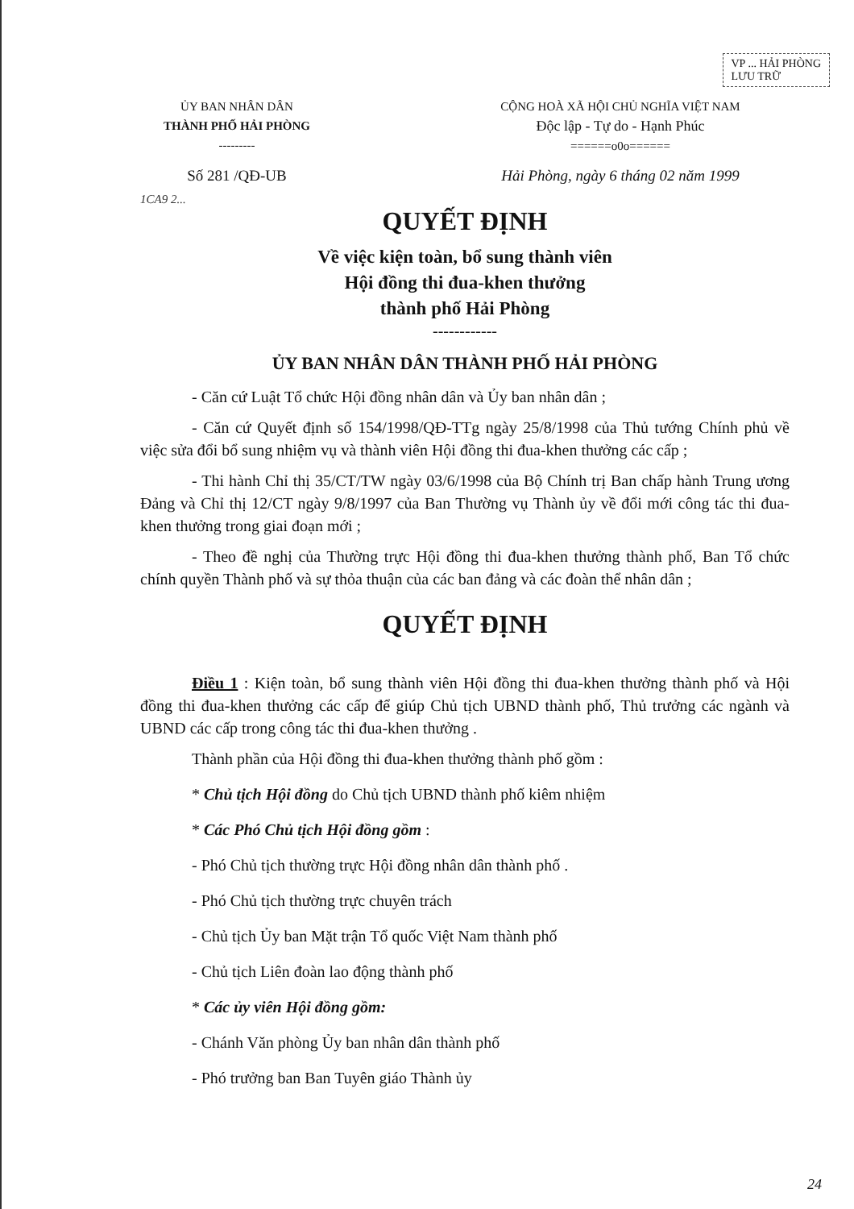VP ... HẢI PHÒNG
LƯU TRỮ
ỦY BAN NHÂN DÂN
THÀNH PHỐ HẢI PHÒNG
---------
CỘNG HOÀ XÃ HỘI CHỦ NGHĨA VIỆT NAM
Độc lập - Tự do - Hạnh Phúc
======o0o======
Số 281 /QĐ-UB Hải Phòng, ngày 6 tháng 02 năm 1999
1CA9 2...
QUYẾT ĐỊNH
Về việc kiện toàn, bổ sung thành viên
Hội đồng thi đua-khen thưởng
thành phố Hải Phòng
------------
ỦY BAN NHÂN DÂN THÀNH PHỐ HẢI PHÒNG
- Căn cứ Luật Tổ chức Hội đồng nhân dân và Ủy ban nhân dân ;
- Căn cứ Quyết định số 154/1998/QĐ-TTg ngày 25/8/1998 của Thủ tướng Chính phủ về việc sửa đổi bổ sung nhiệm vụ và thành viên Hội đồng thi đua-khen thưởng các cấp ;
- Thi hành Chỉ thị 35/CT/TW ngày 03/6/1998 của Bộ Chính trị Ban chấp hành Trung ương Đảng và Chỉ thị 12/CT ngày 9/8/1997 của Ban Thường vụ Thành ủy về đổi mới công tác thi đua-khen thưởng trong giai đoạn mới ;
- Theo đề nghị của Thường trực Hội đồng thi đua-khen thưởng thành phố, Ban Tổ chức chính quyền Thành phố và sự thỏa thuận của các ban đảng và các đoàn thể nhân dân ;
QUYẾT ĐỊNH
Điều 1 : Kiện toàn, bổ sung thành viên Hội đồng thi đua-khen thưởng thành phố và Hội đồng thi đua-khen thưởng các cấp để giúp Chủ tịch UBND thành phố, Thủ trưởng các ngành và UBND các cấp trong công tác thi đua-khen thưởng .
Thành phần của Hội đồng thi đua-khen thưởng thành phố gồm :
* Chủ tịch Hội đồng do Chủ tịch UBND thành phố kiêm nhiệm
* Các Phó Chủ tịch Hội đồng gồm :
- Phó Chủ tịch thường trực Hội đồng nhân dân thành phố .
- Phó Chủ tịch thường trực chuyên trách
- Chủ tịch Ủy ban Mặt trận Tổ quốc Việt Nam thành phố
- Chủ tịch Liên đoàn lao động thành phố
* Các ủy viên Hội đồng gồm:
- Chánh Văn phòng Ủy ban nhân dân thành phố
- Phó trưởng ban Ban Tuyên giáo Thành ủy
24